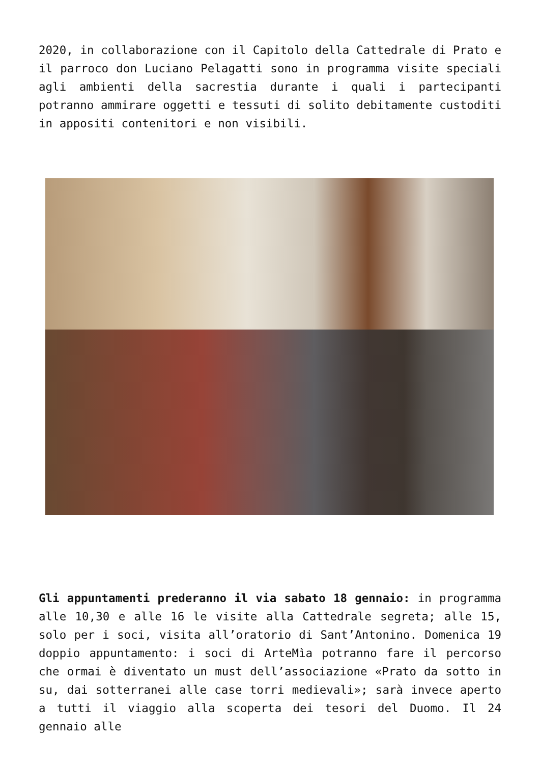2020, in collaborazione con il Capitolo della Cattedrale di Prato e il parroco don Luciano Pelagatti sono in programma visite speciali agli ambienti della sacrestia durante i quali i partecipanti potranno ammirare oggetti e tessuti di solito debitamente custoditi in appositi contenitori e non visibili.
Gli appuntamenti prederanno il via sabato 18 gennaio: in programma alle 10,30 e alle 16 le visite alla Cattedrale segreta; alle 15, solo per i soci, visita all’oratorio di Sant’Antonino. Domenica 19 doppio appuntamento: i soci di ArteMìa potranno fare il percorso che ormai è diventato un must dell’associazione «Prato da sotto in su, dai sotterranei alle case torri medievali»; sarà invece aperto a tutti il viaggio alla scoperta dei tesori del Duomo. Il 24 gennaio alle